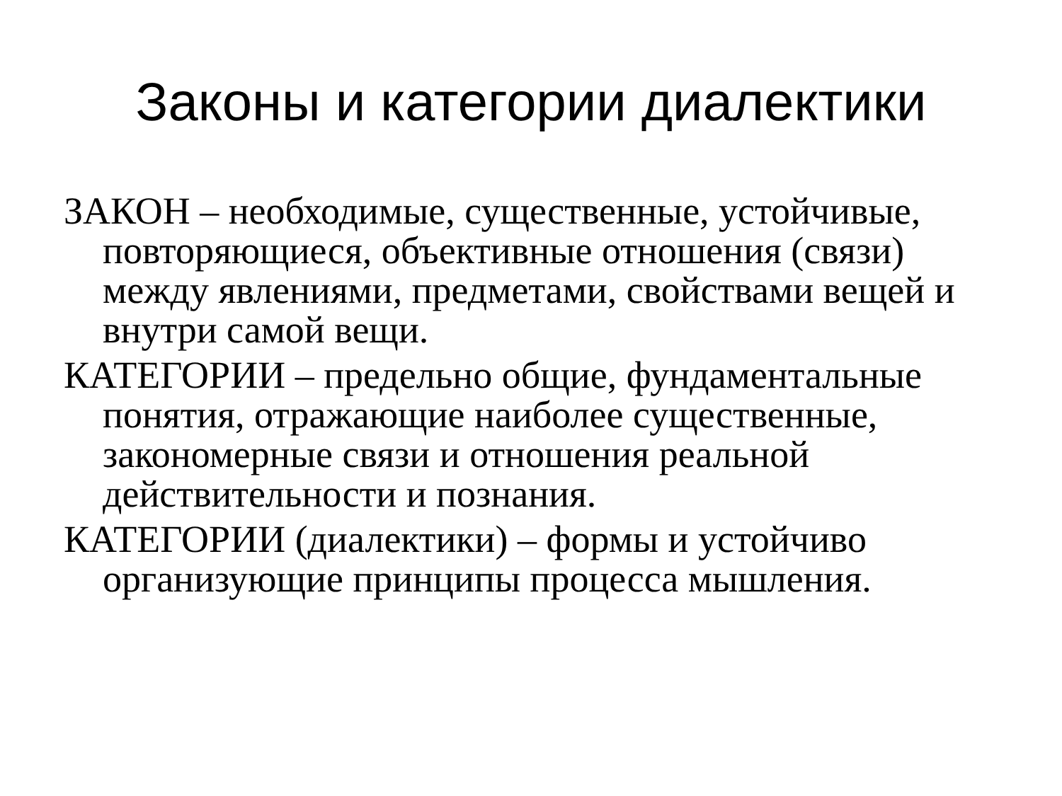Законы и категории диалектики
ЗАКОН – необходимые, существенные, устойчивые, повторяющиеся, объективные отношения (связи) между явлениями, предметами, свойствами вещей и внутри самой вещи.
КАТЕГОРИИ – предельно общие, фундаментальные понятия, отражающие наиболее существенные, закономерные связи и отношения реальной действительности и познания.
КАТЕГОРИИ (диалектики) – формы и устойчиво организующие принципы процесса мышления.